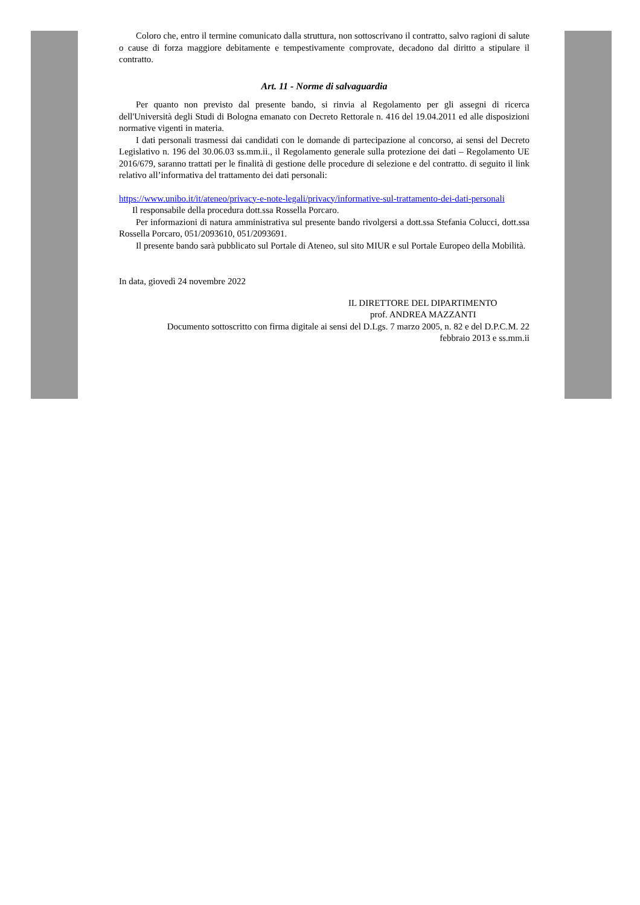Coloro che, entro il termine comunicato dalla struttura, non sottoscrivano il contratto, salvo ragioni di salute o cause di forza maggiore debitamente e tempestivamente comprovate, decadono dal diritto a stipulare il contratto.
Art. 11 - Norme di salvaguardia
Per quanto non previsto dal presente bando, si rinvia al Regolamento per gli assegni di ricerca dell'Università degli Studi di Bologna emanato con Decreto Rettorale n. 416 del 19.04.2011 ed alle disposizioni normative vigenti in materia.
I dati personali trasmessi dai candidati con le domande di partecipazione al concorso, ai sensi del Decreto Legislativo n. 196 del 30.06.03 ss.mm.ii., il Regolamento generale sulla protezione dei dati – Regolamento UE 2016/679, saranno trattati per le finalità di gestione delle procedure di selezione e del contratto. di seguito il link relativo all’informativa del trattamento dei dati personali:
https://www.unibo.it/it/ateneo/privacy-e-note-legali/privacy/informative-sul-trattamento-dei-dati-personali
Il responsabile della procedura dott.ssa Rossella Porcaro.
Per informazioni di natura amministrativa sul presente bando rivolgersi a dott.ssa Stefania Colucci, dott.ssa Rossella Porcaro, 051/2093610, 051/2093691.
Il presente bando sarà pubblicato sul Portale di Ateneo, sul sito MIUR e sul Portale Europeo della Mobilità.
In data, giovedì 24 novembre 2022
IL DIRETTORE DEL DIPARTIMENTO
prof. ANDREA MAZZANTI
Documento sottoscritto con firma digitale ai sensi del D.Lgs. 7 marzo 2005, n. 82 e del D.P.C.M. 22
febbraio 2013 e ss.mm.ii